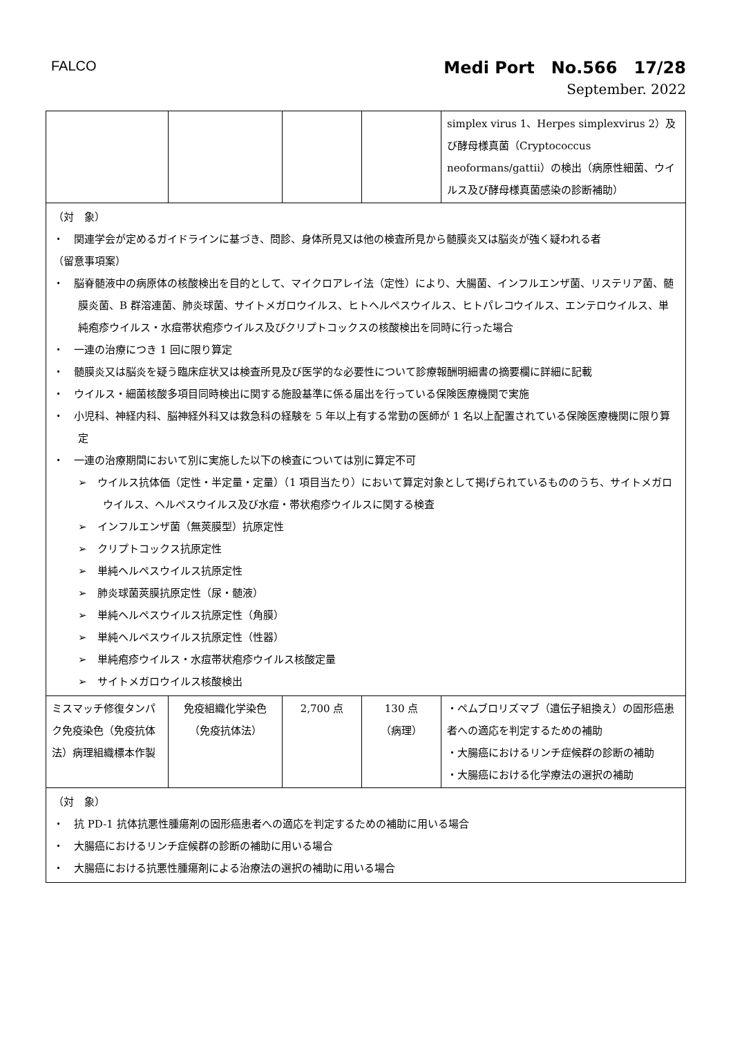FALCO
Medi Port　No.566　17/28
September. 2022
| | | | | simplex virus 1、Herpes simplexvirus 2）及び酵母様真菌（Cryptococcus neoformans/gattii）の検出（病原性細菌、ウイルス及び酵母様真菌感染の診断補助） |
| （対 象） ・ 関連学会が定めるガイドラインに基づき、問診、身体所見又は他の検査所見から髄膜炎又は脳炎が強く疑われる者 （留意事項案） ・ 脳脊髄液中の病原体の核酸検出を目的として、マイクロアレイ法（定性）により、大腸菌、インフルエンザ菌、リステリア菌、髄膜炎菌、B 群溶連菌、肺炎球菌、サイトメガロウイルス、ヒトヘルペスウイルス、ヒトパレコウイルス、エンテロウイルス、単純疱疹ウイルス・水痘帯状疱疹ウイルス及びクリプトコックスの核酸検出を同時に行った場合 ・ 一連の治療につき 1 回に限り算定 ・ 髄膜炎又は脳炎を疑う臨床症状又は検査所見及び医学的な必要性について診療報酬明細書の摘要欄に詳細に記載 ・ ウイルス・細菌核酸多項目同時検出に関する施設基準に係る届出を行っている保険医療機関で実施 ・ 小児科、神経内科、脳神経外科又は救急科の経験を 5 年以上有する常勤の医師が 1 名以上配置されている保険医療機関に限り算定 ・ 一連の治療期間において別に実施した以下の検査については別に算定不可 ➢ ウイルス抗体価（定性・半定量・定量）（1 項目当たり）において算定対象として掲げられているもののうち、サイトメガロウイルス、ヘルペスウイルス及び水痘・帯状疱疹ウイルスに関する検査 ➢ インフルエンザ菌（無莢膜型）抗原定性 ➢ クリプトコックス抗原定性 ➢ 単純ヘルペスウイルス抗原定性 ➢ 肺炎球菌莢膜抗原定性（尿・髄液） ➢ 単純ヘルペスウイルス抗原定性（角膜） ➢ 単純ヘルペスウイルス抗原定性（性器） ➢ 単純疱疹ウイルス・水痘帯状疱疹ウイルス核酸定量 ➢ サイトメガロウイルス核酸検出 | | | | |
| ミスマッチ修復タンパク免疫染色（免疫抗体法）病理組織標本作製 | 免疫組織化学染色 （免疫抗体法） | 2,700 点 | 130 点 （病理） | ・ペムブロリズマブ（遺伝子組換え）の固形癌患者への適応を判定するための補助 ・大腸癌におけるリンチ症候群の診断の補助 ・大腸癌における化学療法の選択の補助 |
| （対 象） ・ 抗 PD-1 抗体抗悪性腫瘍剤の固形癌患者への適応を判定するための補助に用いる場合 ・ 大腸癌におけるリンチ症候群の診断の補助に用いる場合 ・ 大腸癌における抗悪性腫瘍剤による治療法の選択の補助に用いる場合 | | | | |